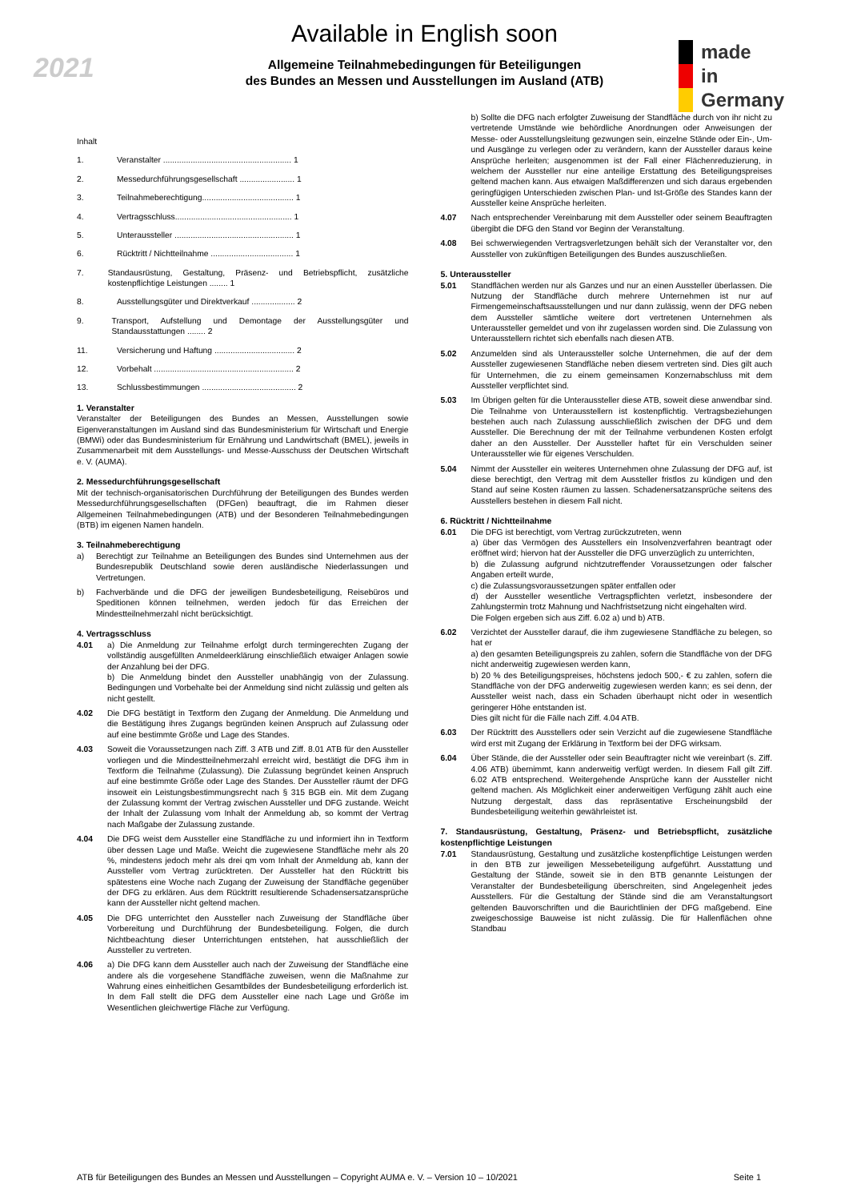Available in English soon
2021
Allgemeine Teilnahmebedingungen für Beteiligungen
des Bundes an Messen und Ausstellungen im Ausland (ATB)
made
in
Germany
Inhalt
1. Veranstalter ........................................................ 1
2. Messedurchführungsgesellschaft ........................ 1
3. Teilnahmeberechtigung........................................ 1
4. Vertragsschluss................................................... 1
5. Unteraussteller .................................................... 1
6. Rücktritt / Nichtteilnahme .................................... 1
7. Standausrüstung, Gestaltung, Präsenz- und Betriebspflicht, zusätzliche kostenpflichtige Leistungen ........ 1
8. Ausstellungsgüter und Direktverkauf ................... 2
9. Transport, Aufstellung und Demontage der Ausstellungsgüter und Standausstattungen ........ 2
11. Versicherung und Haftung ................................... 2
12. Vorbehalt ............................................................. 2
13. Schlussbestimmungen ......................................... 2
1. Veranstalter
Veranstalter der Beteiligungen des Bundes an Messen, Ausstellungen sowie Eigenveranstaltungen im Ausland sind das Bundesministerium für Wirtschaft und Energie (BMWi) oder das Bundesministerium für Ernährung und Landwirtschaft (BMEL), jeweils in Zusammenarbeit mit dem Ausstellungs- und Messe-Ausschuss der Deutschen Wirtschaft e. V. (AUMA).
2. Messedurchführungsgesellschaft
Mit der technisch-organisatorischen Durchführung der Beteiligungen des Bundes werden Messedurchführungsgesellschaften (DFGen) beauftragt, die im Rahmen dieser Allgemeinen Teilnahmebedingungen (ATB) und der Besonderen Teilnahmebedingungen (BTB) im eigenen Namen handeln.
3. Teilnahmeberechtigung
a) Berechtigt zur Teilnahme an Beteiligungen des Bundes sind Unternehmen aus der Bundesrepublik Deutschland sowie deren ausländische Niederlassungen und Vertretungen.
b) Fachverbände und die DFG der jeweiligen Bundesbeteiligung, Reisebüros und Speditionen können teilnehmen, werden jedoch für das Erreichen der Mindestteilnehmerzahl nicht berücksichtigt.
4. Vertragsschluss
4.01 a) Die Anmeldung zur Teilnahme erfolgt durch termingerechten Zugang der vollständig ausgefüllten Anmeldeerklärung einschließlich etwaiger Anlagen sowie der Anzahlung bei der DFG.
b) Die Anmeldung bindet den Aussteller unabhängig von der Zulassung. Bedingungen und Vorbehalte bei der Anmeldung sind nicht zulässig und gelten als nicht gestellt.
4.02 Die DFG bestätigt in Textform den Zugang der Anmeldung. Die Anmeldung und die Bestätigung ihres Zugangs begründen keinen Anspruch auf Zulassung oder auf eine bestimmte Größe und Lage des Standes.
4.03 Soweit die Voraussetzungen nach Ziff. 3 ATB und Ziff. 8.01 ATB für den Aussteller vorliegen und die Mindestteilnehmerzahl erreicht wird, bestätigt die DFG ihm in Textform die Teilnahme (Zulassung). Die Zulassung begründet keinen Anspruch auf eine bestimmte Größe oder Lage des Standes. Der Aussteller räumt der DFG insoweit ein Leistungsbestimmungsrecht nach § 315 BGB ein. Mit dem Zugang der Zulassung kommt der Vertrag zwischen Aussteller und DFG zustande. Weicht der Inhalt der Zulassung vom Inhalt der Anmeldung ab, so kommt der Vertrag nach Maßgabe der Zulassung zustande.
4.04 Die DFG weist dem Aussteller eine Standfläche zu und informiert ihn in Textform über dessen Lage und Maße. Weicht die zugewiesene Standfläche mehr als 20 %, mindestens jedoch mehr als drei qm vom Inhalt der Anmeldung ab, kann der Aussteller vom Vertrag zurücktreten. Der Aussteller hat den Rücktritt bis spätestens eine Woche nach Zugang der Zuweisung der Standfläche gegenüber der DFG zu erklären. Aus dem Rücktritt resultierende Schadensersatzansprüche kann der Aussteller nicht geltend machen.
4.05 Die DFG unterrichtet den Aussteller nach Zuweisung der Standfläche über Vorbereitung und Durchführung der Bundesbeteiligung. Folgen, die durch Nichtbeachtung dieser Unterrichtungen entstehen, hat ausschließlich der Aussteller zu vertreten.
4.06 a) Die DFG kann dem Aussteller auch nach der Zuweisung der Standfläche eine andere als die vorgesehene Standfläche zuweisen, wenn die Maßnahme zur Wahrung eines einheitlichen Gesamtbildes der Bundesbeteiligung erforderlich ist. In dem Fall stellt die DFG dem Aussteller eine nach Lage und Größe im Wesentlichen gleichwertige Fläche zur Verfügung.
b) Sollte die DFG nach erfolgter Zuweisung der Standfläche durch von ihr nicht zu vertretende Umstände wie behördliche Anordnungen oder Anweisungen der Messe- oder Ausstellungsleitung gezwungen sein, einzelne Stände oder Ein-, Um- und Ausgänge zu verlegen oder zu verändern, kann der Aussteller daraus keine Ansprüche herleiten; ausgenommen ist der Fall einer Flächenreduzierung, in welchem der Aussteller nur eine anteilige Erstattung des Beteiligungspreises geltend machen kann. Aus etwaigen Maßdifferenzen und sich daraus ergebenden geringfügigen Unterschieden zwischen Plan- und Ist-Größe des Standes kann der Aussteller keine Ansprüche herleiten.
4.07 Nach entsprechender Vereinbarung mit dem Aussteller oder seinem Beauftragten übergibt die DFG den Stand vor Beginn der Veranstaltung.
4.08 Bei schwerwiegenden Vertragsverletzungen behält sich der Veranstalter vor, den Aussteller von zukünftigen Beteiligungen des Bundes auszuschließen.
5. Unteraussteller
5.01 Standflächen werden nur als Ganzes und nur an einen Aussteller überlassen. Die Nutzung der Standfläche durch mehrere Unternehmen ist nur auf Firmengemeinschaftsausstellungen und nur dann zulässig, wenn der DFG neben dem Aussteller sämtliche weitere dort vertretenen Unternehmen als Unteraussteller gemeldet und von ihr zugelassen worden sind. Die Zulassung von Unterausstellern richtet sich ebenfalls nach diesen ATB.
5.02 Anzumelden sind als Unteraussteller solche Unternehmen, die auf der dem Aussteller zugewiesenen Standfläche neben diesem vertreten sind. Dies gilt auch für Unternehmen, die zu einem gemeinsamen Konzernabschluss mit dem Aussteller verpflichtet sind.
5.03 Im Übrigen gelten für die Unteraussteller diese ATB, soweit diese anwendbar sind. Die Teilnahme von Unterausstellern ist kostenpflichtig. Vertragsbeziehungen bestehen auch nach Zulassung ausschließlich zwischen der DFG und dem Aussteller. Die Berechnung der mit der Teilnahme verbundenen Kosten erfolgt daher an den Aussteller. Der Aussteller haftet für ein Verschulden seiner Unteraussteller wie für eigenes Verschulden.
5.04 Nimmt der Aussteller ein weiteres Unternehmen ohne Zulassung der DFG auf, ist diese berechtigt, den Vertrag mit dem Aussteller fristlos zu kündigen und den Stand auf seine Kosten räumen zu lassen. Schadenersatzansprüche seitens des Ausstellers bestehen in diesem Fall nicht.
6. Rücktritt / Nichtteilnahme
6.01 Die DFG ist berechtigt, vom Vertrag zurückzutreten, wenn
a) über das Vermögen des Ausstellers ein Insolvenzverfahren beantragt oder eröffnet wird; hiervon hat der Aussteller die DFG unverzüglich zu unterrichten,
b) die Zulassung aufgrund nichtzutreffender Voraussetzungen oder falscher Angaben erteilt wurde,
c) die Zulassungsvoraussetzungen später entfallen oder
d) der Aussteller wesentliche Vertragspflichten verletzt, insbesondere der Zahlungstermin trotz Mahnung und Nachfristsetzung nicht eingehalten wird.
Die Folgen ergeben sich aus Ziff. 6.02 a) und b) ATB.
6.02 Verzichtet der Aussteller darauf, die ihm zugewiesene Standfläche zu belegen, so hat er
a) den gesamten Beteiligungspreis zu zahlen, sofern die Standfläche von der DFG nicht anderweitig zugewiesen werden kann,
b) 20 % des Beteiligungspreises, höchstens jedoch 500,- € zu zahlen, sofern die Standfläche von der DFG anderweitig zugewiesen werden kann; es sei denn, der Aussteller weist nach, dass ein Schaden überhaupt nicht oder in wesentlich geringerer Höhe entstanden ist.
Dies gilt nicht für die Fälle nach Ziff. 4.04 ATB.
6.03 Der Rücktritt des Ausstellers oder sein Verzicht auf die zugewiesene Standfläche wird erst mit Zugang der Erklärung in Textform bei der DFG wirksam.
6.04 Über Stände, die der Aussteller oder sein Beauftragter nicht wie vereinbart (s. Ziff. 4.06 ATB) übernimmt, kann anderweitig verfügt werden. In diesem Fall gilt Ziff. 6.02 ATB entsprechend. Weitergehende Ansprüche kann der Aussteller nicht geltend machen. Als Möglichkeit einer anderweitigen Verfügung zählt auch eine Nutzung dergestalt, dass das repräsentative Erscheinungsbild der Bundesbeteiligung weiterhin gewährleistet ist.
7. Standausrüstung, Gestaltung, Präsenz- und Betriebspflicht, zusätzliche kostenpflichtige Leistungen
7.01 Standausrüstung, Gestaltung und zusätzliche kostenpflichtige Leistungen werden in den BTB zur jeweiligen Messebeteiligung aufgeführt. Ausstattung und Gestaltung der Stände, soweit sie in den BTB genannte Leistungen der Veranstalter der Bundesbeteiligung überschreiten, sind Angelegenheit jedes Ausstellers. Für die Gestaltung der Stände sind die am Veranstaltungsort geltenden Bauvorschriften und die Baurichtlinien der DFG maßgebend. Eine zweigeschossige Bauweise ist nicht zulässig. Die für Hallenflächen ohne Standbau
ATB für Beteiligungen des Bundes an Messen und Ausstellungen – Copyright AUMA e. V. – Version 10 – 10/2021 Seite 1